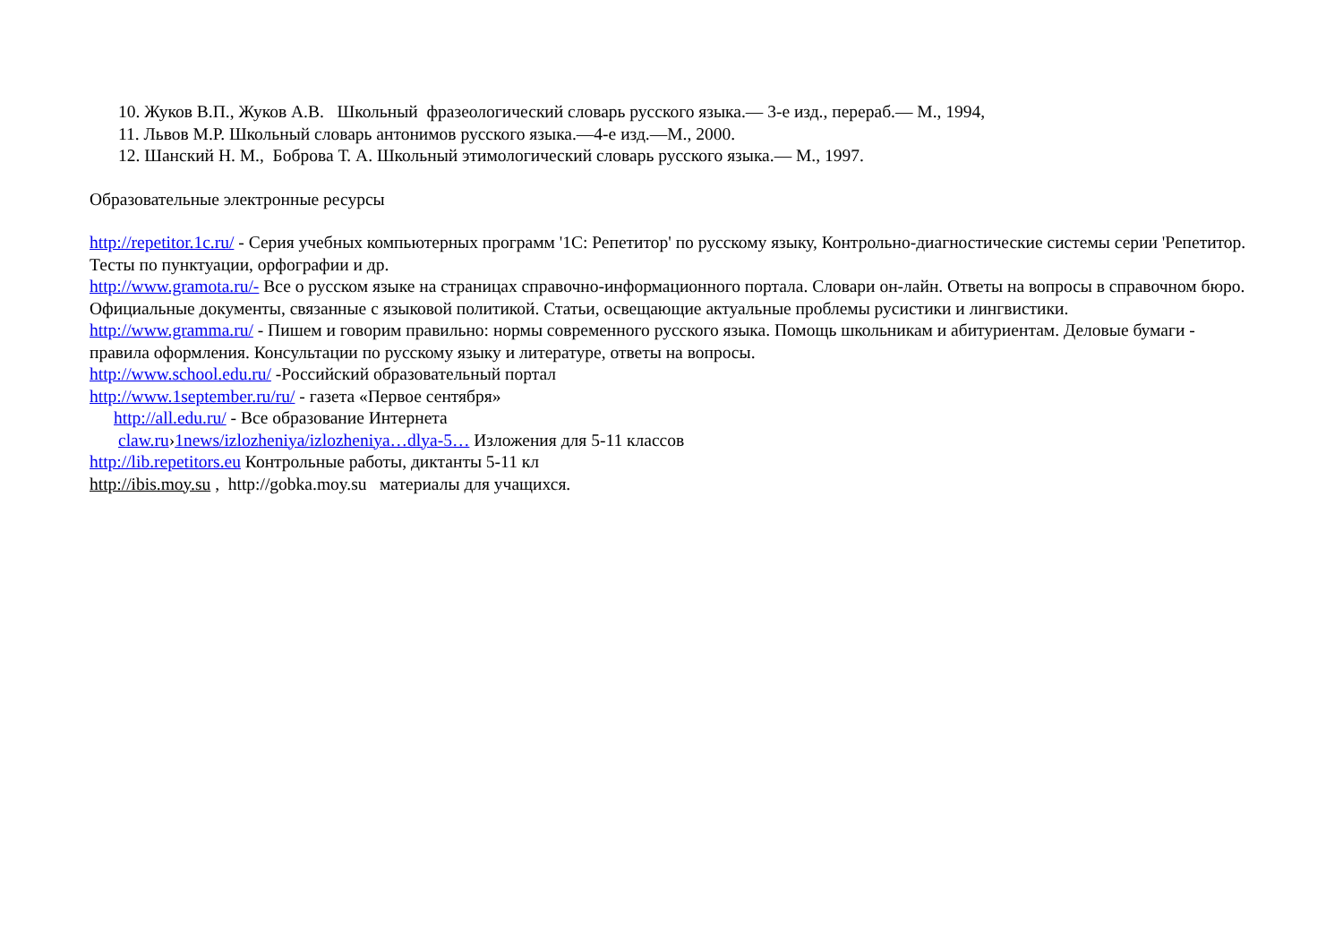10. Жуков В.П., Жуков А.В. Школьный фразеологический словарь русского языка.— 3-е изд., перераб.— М., 1994,
11. Львов М.Р. Школьный словарь антонимов русского языка.—4-е изд.—М., 2000.
12. Шанский Н. М., Боброва Т. А. Школьный этимологический словарь русского языка.— М., 1997.
Образовательные электронные ресурсы
http://repetitor.1c.ru/ - Серия учебных компьютерных программ '1С: Репетитор' по русскому языку, Контрольно-диагностические системы серии 'Репетитор. Тесты по пунктуации, орфографии и др.
http://www.gramota.ru/- Все о русском языке на страницах справочно-информационного портала. Словари он-лайн. Ответы на вопросы в справочном бюро. Официальные документы, связанные с языковой политикой. Статьи, освещающие актуальные проблемы русистики и лингвистики.
http://www.gramma.ru/ - Пишем и говорим правильно: нормы современного русского языка. Помощь школьникам и абитуриентам. Деловые бумаги - правила оформления. Консультации по русскому языку и литературе, ответы на вопросы.
http://www.school.edu.ru/ -Российский образовательный портал
http://www.1september.ru/ru/ - газета «Первое сентября»
http://all.edu.ru/ - Все образование Интернета
claw.ru›1news/izlozheniya/izlozheniya…dlya-5… Изложения для 5-11 классов
http://lib.repetitors.eu Контрольные работы, диктанты 5-11 кл
http://ibis.moy.su , http://gobka.moy.su материалы для учащихся.